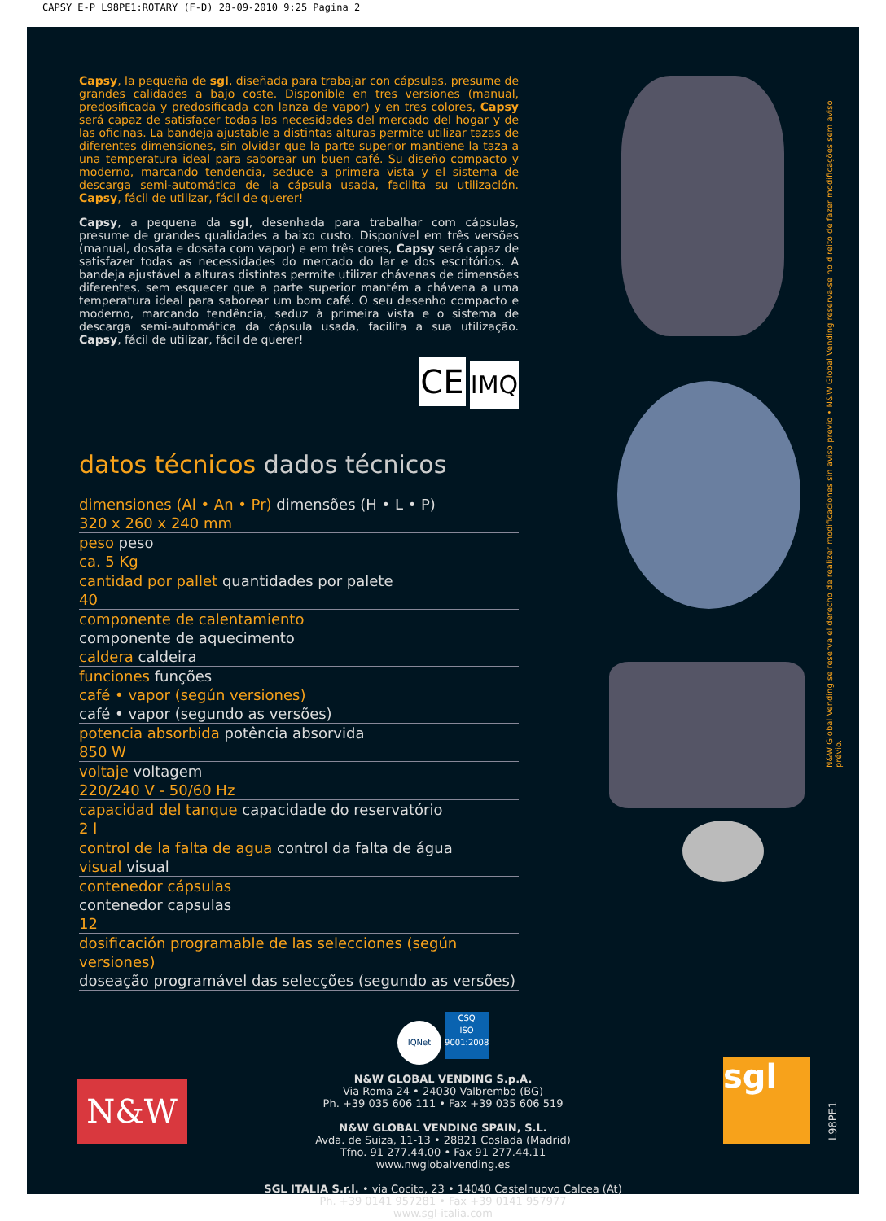CAPSY E-P L98PE1:ROTARY (F-D) 28-09-2010 9:25 Pagina 2
Capsy, la pequeña de sgl, diseñada para trabajar con cápsulas, presume de grandes calidades a bajo coste. Disponible en tres versiones (manual, predosificada y predosificada con lanza de vapor) y en tres colores, Capsy será capaz de satisfacer todas las necesidades del mercado del hogar y de las oficinas. La bandeja ajustable a distintas alturas permite utilizar tazas de diferentes dimensiones, sin olvidar que la parte superior mantiene la taza a una temperatura ideal para saborear un buen café. Su diseño compacto y moderno, marcando tendencia, seduce a primera vista y el sistema de descarga semi-automática de la cápsula usada, facilita su utilización. Capsy, fácil de utilizar, fácil de querer!
Capsy, a pequena da sgl, desenhada para trabalhar com cápsulas, presume de grandes qualidades a baixo custo. Disponível em três versões (manual, dosata e dosata com vapor) e em três cores, Capsy será capaz de satisfazer todas as necessidades do mercado do lar e dos escritórios. A bandeja ajustável a alturas distintas permite utilizar chávenas de dimensões diferentes, sem esquecer que a parte superior mantém a chávena a uma temperatura ideal para saborear um bom café. O seu desenho compacto e moderno, marcando tendência, seduz à primeira vista e o sistema de descarga semi-automática da cápsula usada, facilita a sua utilização. Capsy, fácil de utilizar, fácil de querer!
CE IMQ
datos técnicos dados técnicos
| dimensiones (Al • An • Pr) dimensões (H • L • P) 320 x 260 x 240 mm |
| peso peso ca. 5 Kg |
| cantidad por pallet quantidades por palete 40 |
| componente de calentamiento componente de aquecimento caldera caldeira |
| funciones funções café • vapor (según versiones) café • vapor (segundo as versões) |
| potencia absorbida potência absorvida 850 W |
| voltaje voltagem 220/240 V - 50/60 Hz |
| capacidad del tanque capacidade do reservatório 2 l |
| control de la falta de agua control da falta de água visual visual |
| contenedor cápsulas contenedor capsulas 12 |
| dosificación programable de las selecciones (según versiones) doseação programável das selecções (segundo as versões) |
N&W Global Vending se reserva el derecho de realizer modificaciones sin aviso previo • N&W Global Vending reserva-se no direito de fazer modificações sem aviso prévio.
IQNet CSQ
ISO 9001:2008
N&W GLOBAL VENDING S.p.A.
Via Roma 24 • 24030 Valbrembo (BG)
Ph. +39 035 606 111 • Fax +39 035 606 519
N&W GLOBAL VENDING SPAIN, S.L.
Avda. de Suiza, 11-13 • 28821 Coslada (Madrid)
Tfno. 91 277.44.00 • Fax 91 277.44.11
www.nwglobalvending.es
SGL ITALIA S.r.l. • via Cocito, 23 • 14040 Castelnuovo Calcea (At)
Ph. +39 0141 957281 • Fax +39 0141 957977
www.sgl-italia.com
N&W
sgl
L98PE1